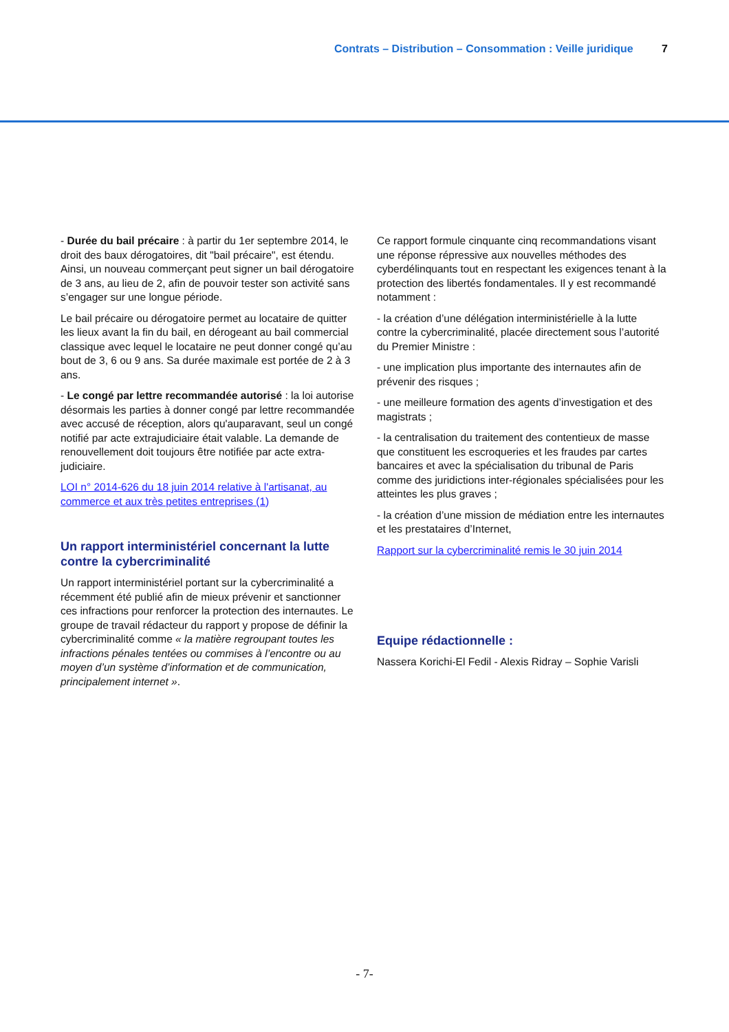Contrats – Distribution – Consommation : Veille juridique 7
- Durée du bail précaire : à partir du 1er septembre 2014, le droit des baux dérogatoires, dit "bail précaire", est étendu. Ainsi, un nouveau commerçant peut signer un bail dérogatoire de 3 ans, au lieu de 2, afin de pouvoir tester son activité sans s’engager sur une longue période.
Le bail précaire ou dérogatoire permet au locataire de quitter les lieux avant la fin du bail, en dérogeant au bail commercial classique avec lequel le locataire ne peut donner congé qu’au bout de 3, 6 ou 9 ans. Sa durée maximale est portée de 2 à 3 ans.
- Le congé par lettre recommandée autorisé : la loi autorise désormais les parties à donner congé par lettre recommandée avec accusé de réception, alors qu'auparavant, seul un congé notifié par acte extrajudiciaire était valable. La demande de renouvellement doit toujours être notifiée par acte extra-judiciaire.
LOI n° 2014-626 du 18 juin 2014 relative à l'artisanat, au commerce et aux très petites entreprises (1)
Un rapport interministériel concernant la lutte contre la cybercriminalité
Un rapport interministériel portant sur la cybercriminalité a récemment été publié afin de mieux prévenir et sanctionner ces infractions pour renforcer la protection des internautes. Le groupe de travail rédacteur du rapport y propose de définir la cybercriminalité comme « la matière regroupant toutes les infractions pénales tentées ou commises à l’encontre ou au moyen d’un système d’information et de communication, principalement internet ».
Ce rapport formule cinquante cinq recommandations visant une réponse répressive aux nouvelles méthodes des cyberdélinquants tout en respectant les exigences tenant à la protection des libertés fondamentales. Il y est recommandé notamment :
- la création d’une délégation interministérielle à la lutte contre la cybercriminalité, placée directement sous l’autorité du Premier Ministre :
- une implication plus importante des internautes afin de prévenir des risques ;
- une meilleure formation des agents d’investigation et des magistrats ;
- la centralisation du traitement des contentieux de masse que constituent les escroqueries et les fraudes par cartes bancaires et avec la spécialisation du tribunal de Paris comme des juridictions inter-régionales spécialisées pour les atteintes les plus graves ;
- la création d’une mission de médiation entre les internautes et les prestataires d’Internet,
Rapport sur la cybercriminalité remis le 30 juin 2014
Equipe rédactionnelle :
Nassera Korichi-El Fedil - Alexis Ridray – Sophie Varisli
- 7-